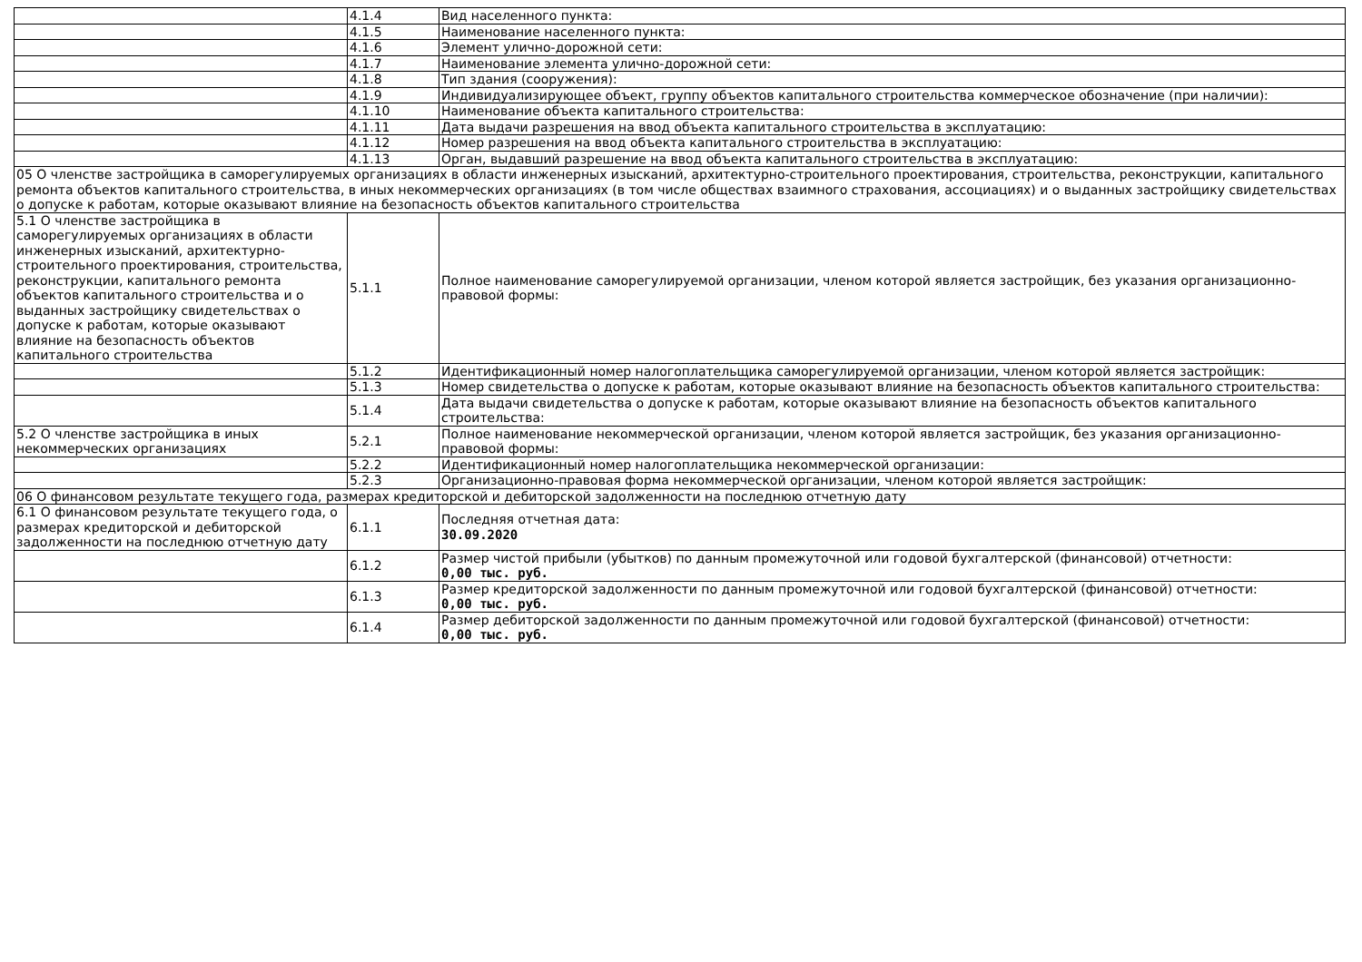| | 4.1.4 | Вид населенного пункта: |
| | 4.1.5 | Наименование населенного пункта: |
| | 4.1.6 | Элемент улично-дорожной сети: |
| | 4.1.7 | Наименование элемента улично-дорожной сети: |
| | 4.1.8 | Тип здания (сооружения): |
| | 4.1.9 | Индивидуализирующее объект, группу объектов капитального строительства коммерческое обозначение (при наличии): |
| | 4.1.10 | Наименование объекта капитального строительства: |
| | 4.1.11 | Дата выдачи разрешения на ввод объекта капитального строительства в эксплуатацию: |
| | 4.1.12 | Номер разрешения на ввод объекта капитального строительства в эксплуатацию: |
| | 4.1.13 | Орган, выдавший разрешение на ввод объекта капитального строительства в эксплуатацию: |
| 05 О членстве застройщика в саморегулируемых организациях в области инженерных изысканий, архитектурно-строительного проектирования, строительства, реконструкции, капитального ремонта объектов капитального строительства, в иных некоммерческих организациях (в том числе обществах взаимного страхования, ассоциациях) и о выданных застройщику свидетельствах о допуске к работам, которые оказывают влияние на безопасность объектов капитального строительства | | |
| 5.1 О членстве застройщика в саморегулируемых организациях в области инженерных изысканий, архитектурно-строительного проектирования, строительства, реконструкции, капитального ремонта объектов капитального строительства и о выданных застройщику свидетельствах о допуске к работам, которые оказывают влияние на безопасность объектов капитального строительства | 5.1.1 | Полное наименование саморегулируемой организации, членом которой является застройщик, без указания организационно-правовой формы: |
| | 5.1.2 | Идентификационный номер налогоплательщика саморегулируемой организации, членом которой является застройщик: |
| | 5.1.3 | Номер свидетельства о допуске к работам, которые оказывают влияние на безопасность объектов капитального строительства: |
| | 5.1.4 | Дата выдачи свидетельства о допуске к работам, которые оказывают влияние на безопасность объектов капитального строительства: |
| 5.2 О членстве застройщика в иных некоммерческих организациях | 5.2.1 | Полное наименование некоммерческой организации, членом которой является застройщик, без указания организационно-правовой формы: |
| | 5.2.2 | Идентификационный номер налогоплательщика некоммерческой организации: |
| | 5.2.3 | Организационно-правовая форма некоммерческой организации, членом которой является застройщик: |
| 06 О финансовом результате текущего года, размерах кредиторской и дебиторской задолженности на последнюю отчетную дату | | |
| 6.1 О финансовом результате текущего года, о размерах кредиторской и дебиторской задолженности на последнюю отчетную дату | 6.1.1 | Последняя отчетная дата: 30.09.2020 |
| | 6.1.2 | Размер чистой прибыли (убытков) по данным промежуточной или годовой бухгалтерской (финансовой) отчетности: 0,00 тыс. руб. |
| | 6.1.3 | Размер кредиторской задолженности по данным промежуточной или годовой бухгалтерской (финансовой) отчетности: 0,00 тыс. руб. |
| | 6.1.4 | Размер дебиторской задолженности по данным промежуточной или годовой бухгалтерской (финансовой) отчетности: 0,00 тыс. руб. |